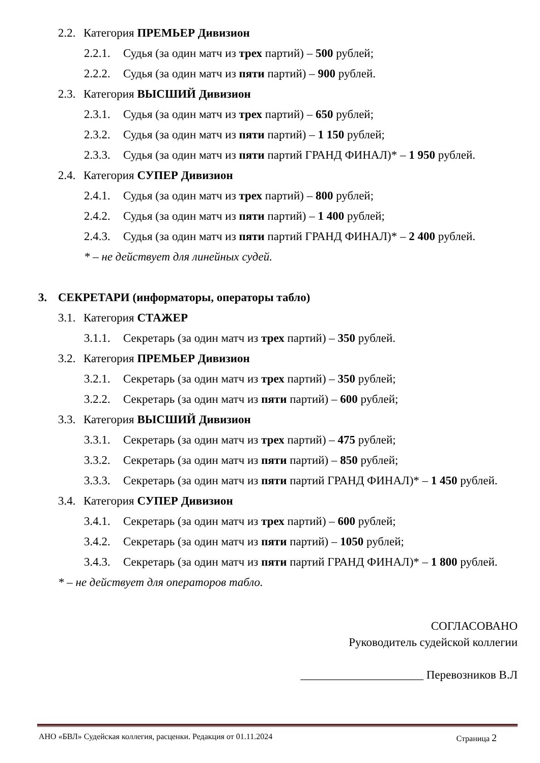2.2. Категория ПРЕМЬЕР Дивизион
2.2.1. Судья (за один матч из трех партий) – 500 рублей;
2.2.2. Судья (за один матч из пяти партий) – 900 рублей.
2.3. Категория ВЫСШИЙ Дивизион
2.3.1. Судья (за один матч из трех партий) – 650 рублей;
2.3.2. Судья (за один матч из пяти партий) – 1 150 рублей;
2.3.3. Судья (за один матч из пяти партий ГРАНД ФИНАЛ)* – 1 950 рублей.
2.4. Категория СУПЕР Дивизион
2.4.1. Судья (за один матч из трех партий) – 800 рублей;
2.4.2. Судья (за один матч из пяти партий) – 1 400 рублей;
2.4.3. Судья (за один матч из пяти партий ГРАНД ФИНАЛ)* – 2 400 рублей.
* – не действует для линейных судей.
3. СЕКРЕТАРИ (информаторы, операторы табло)
3.1. Категория СТАЖЕР
3.1.1. Секретарь (за один матч из трех партий) – 350 рублей.
3.2. Категория ПРЕМЬЕР Дивизион
3.2.1. Секретарь (за один матч из трех партий) – 350 рублей;
3.2.2. Секретарь (за один матч из пяти партий) – 600 рублей;
3.3. Категория ВЫСШИЙ Дивизион
3.3.1. Секретарь (за один матч из трех партий) – 475 рублей;
3.3.2. Секретарь (за один матч из пяти партий) – 850 рублей;
3.3.3. Секретарь (за один матч из пяти партий ГРАНД ФИНАЛ)* – 1 450 рублей.
3.4. Категория СУПЕР Дивизион
3.4.1. Секретарь (за один матч из трех партий) – 600 рублей;
3.4.2. Секретарь (за один матч из пяти партий) – 1050 рублей;
3.4.3. Секретарь (за один матч из пяти партий ГРАНД ФИНАЛ)* – 1 800 рублей.
* – не действует для операторов табло.
СОГЛАСОВАНО
Руководитель судейской коллегии
_____________________ Перевозников В.Л
АНО «БВЛ» Судейская коллегия, расценки. Редакция от 01.11.2024 Страница 2